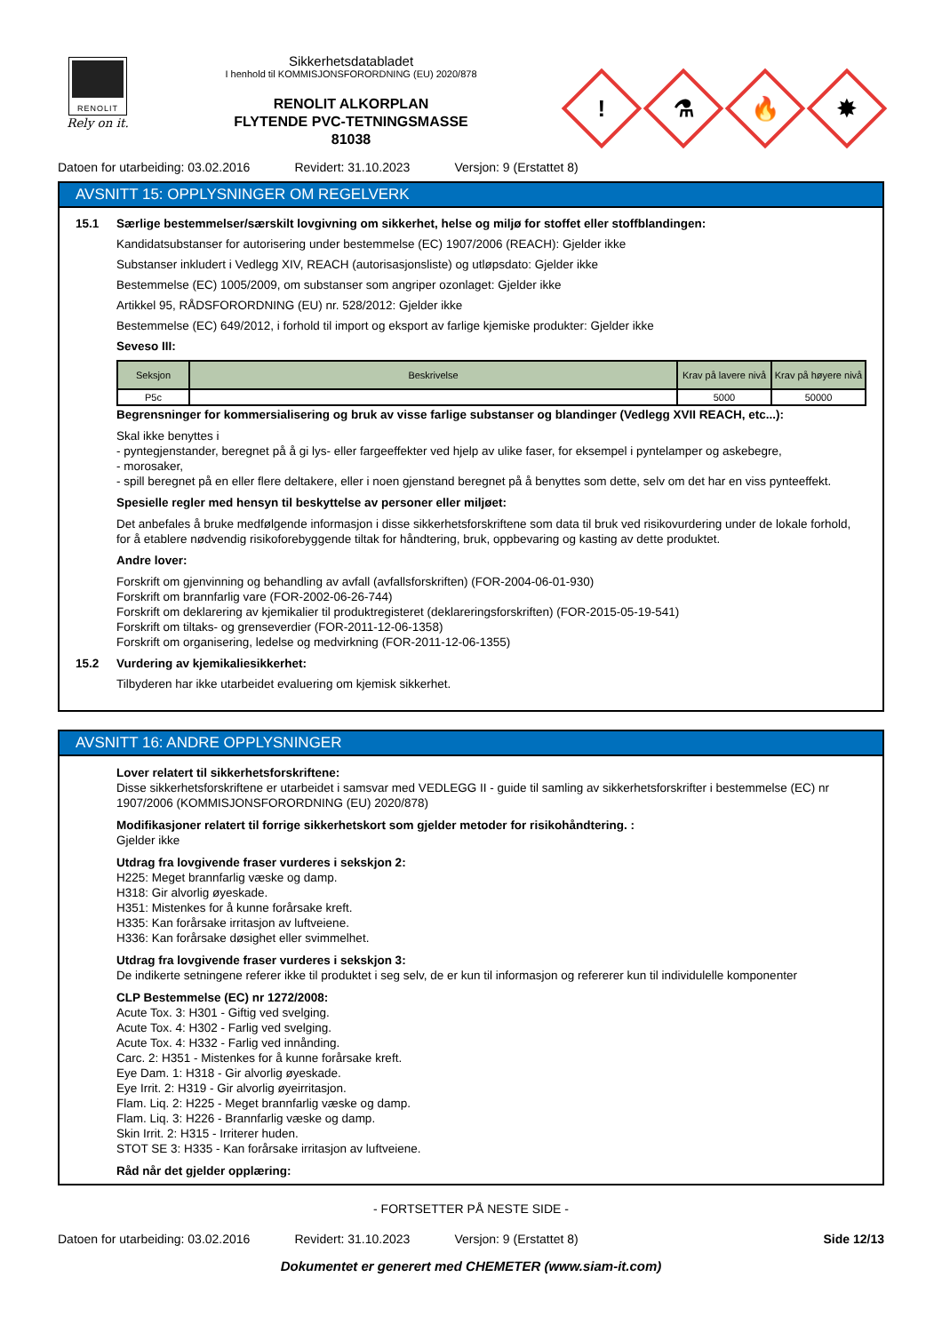RENOLIT
Rely on it.
Sikkerhetsdatabladet
I henhold til KOMMISJONSFORORDNING (EU) 2020/878
RENOLIT ALKORPLAN
FLYTENDE PVC-TETNINGSMASSE
81038
!
⚗
🔥
✸
Datoen for utarbeiding: 03.02.2016 Revidert: 31.10.2023 Versjon: 9 (Erstattet 8)
AVSNITT 15: OPPLYSNINGER OM REGELVERK
15.1 Særlige bestemmelser/særskilt lovgivning om sikkerhet, helse og miljø for stoffet eller stoffblandingen:
Kandidatsubstanser for autorisering under bestemmelse (EC) 1907/2006 (REACH): Gjelder ikke
Substanser inkludert i Vedlegg XIV, REACH (autorisasjonsliste) og utløpsdato: Gjelder ikke
Bestemmelse (EC) 1005/2009, om substanser som angriper ozonlaget: Gjelder ikke
Artikkel 95, RÅDSFORORDNING (EU) nr. 528/2012: Gjelder ikke
Bestemmelse (EC) 649/2012, i forhold til import og eksport av farlige kjemiske produkter: Gjelder ikke
Seveso III:
| Seksjon | Beskrivelse | Krav på lavere nivå | Krav på høyere nivå |
| --- | --- | --- | --- |
| P5c | | 5000 | 50000 |
Begrensninger for kommersialisering og bruk av visse farlige substanser og blandinger (Vedlegg XVII REACH, etc...):
Skal ikke benyttes i
- pyntegjenstander, beregnet på å gi lys- eller fargeeffekter ved hjelp av ulike faser, for eksempel i pyntelamper og askebegre,
- morosaker,
- spill beregnet på en eller flere deltakere, eller i noen gjenstand beregnet på å benyttes som dette, selv om det har en viss pynteeffekt.
Spesielle regler med hensyn til beskyttelse av personer eller miljøet:
Det anbefales å bruke medfølgende informasjon i disse sikkerhetsforskriftene som data til bruk ved risikovurdering under de lokale forhold, for å etablere nødvendig risikoforebyggende tiltak for håndtering, bruk, oppbevaring og kasting av dette produktet.
Andre lover:
Forskrift om gjenvinning og behandling av avfall (avfallsforskriften) (FOR-2004-06-01-930)
Forskrift om brannfarlig vare (FOR-2002-06-26-744)
Forskrift om deklarering av kjemikalier til produktregisteret (deklareringsforskriften) (FOR-2015-05-19-541)
Forskrift om tiltaks- og grenseverdier (FOR-2011-12-06-1358)
Forskrift om organisering, ledelse og medvirkning (FOR-2011-12-06-1355)
15.2 Vurdering av kjemikaliesikkerhet:
Tilbyderen har ikke utarbeidet evaluering om kjemisk sikkerhet.
AVSNITT 16: ANDRE OPPLYSNINGER
Lover relatert til sikkerhetsforskriftene:
Disse sikkerhetsforskriftene er utarbeidet i samsvar med VEDLEGG II - guide til samling av sikkerhetsforskrifter i bestemmelse (EC) nr 1907/2006 (KOMMISJONSFORORDNING (EU) 2020/878)
Modifikasjoner relatert til forrige sikkerhetskort som gjelder metoder for risikohåndtering. :
Gjelder ikke
Utdrag fra lovgivende fraser vurderes i sekskjon 2:
H225: Meget brannfarlig væske og damp.
H318: Gir alvorlig øyeskade.
H351: Mistenkes for å kunne forårsake kreft.
H335: Kan forårsake irritasjon av luftveiene.
H336: Kan forårsake døsighet eller svimmelhet.
Utdrag fra lovgivende fraser vurderes i sekskjon 3:
De indikerte setningene referer ikke til produktet i seg selv, de er kun til informasjon og refererer kun til individulelle komponenter
CLP Bestemmelse (EC) nr 1272/2008:
Acute Tox. 3: H301 - Giftig ved svelging.
Acute Tox. 4: H302 - Farlig ved svelging.
Acute Tox. 4: H332 - Farlig ved innånding.
Carc. 2: H351 - Mistenkes for å kunne forårsake kreft.
Eye Dam. 1: H318 - Gir alvorlig øyeskade.
Eye Irrit. 2: H319 - Gir alvorlig øyeirritasjon.
Flam. Liq. 2: H225 - Meget brannfarlig væske og damp.
Flam. Liq. 3: H226 - Brannfarlig væske og damp.
Skin Irrit. 2: H315 - Irriterer huden.
STOT SE 3: H335 - Kan forårsake irritasjon av luftveiene.
Råd når det gjelder opplæring:
- FORTSETTER PÅ NESTE SIDE -
Datoen for utarbeiding: 03.02.2016 Revidert: 31.10.2023 Versjon: 9 (Erstattet 8) Side 12/13
Dokumentet er generert med CHEMETER (www.siam-it.com)